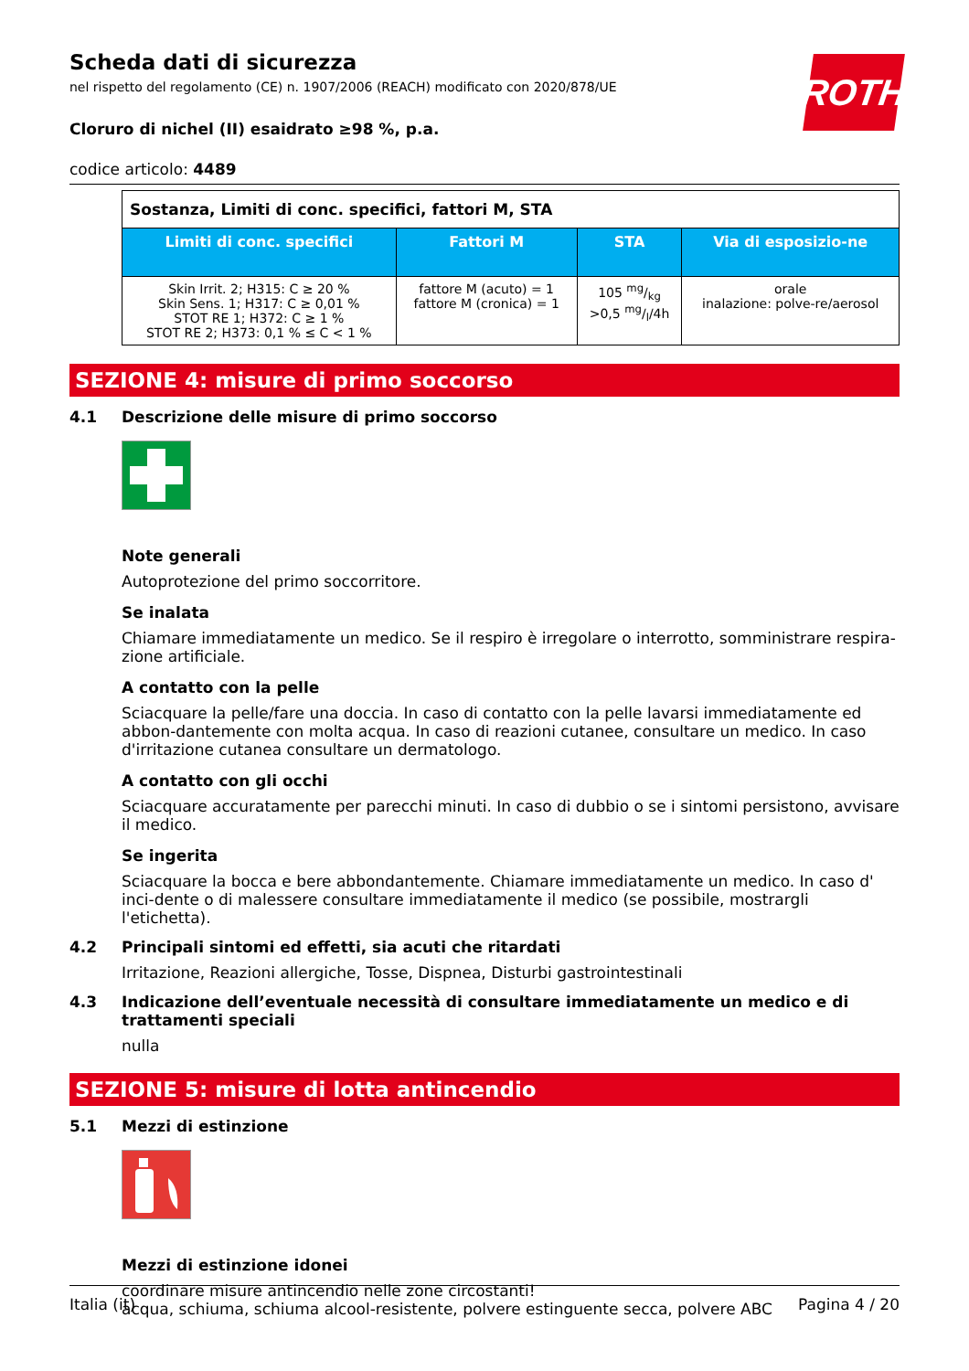ROTH
Scheda dati di sicurezza
nel rispetto del regolamento (CE) n. 1907/2006 (REACH) modificato con 2020/878/UE
Cloruro di nichel (II) esaidrato ≥98 %, p.a.
codice articolo: 4489
| Sostanza, Limiti di conc. specifici, fattori M, STA | | | |
| --- | --- | --- | --- |
| Limiti di conc. specifici | Fattori M | STA | Via di esposizio-ne |
| Skin Irrit. 2; H315: C ≥ 20 % Skin Sens. 1; H317: C ≥ 0,01 % STOT RE 1; H372: C ≥ 1 % STOT RE 2; H373: 0,1 % ≤ C < 1 % | fattore M (acuto) = 1 fattore M (cronica) = 1 | 105 mg/kg >0,5 mg/l/4h | orale inalazione: polve-re/aerosol |
SEZIONE 4: misure di primo soccorso
4.1 Descrizione delle misure di primo soccorso
Note generali
Autoprotezione del primo soccorritore.
Se inalata
Chiamare immediatamente un medico. Se il respiro è irregolare o interrotto, somministrare respira-zione artificiale.
A contatto con la pelle
Sciacquare la pelle/fare una doccia. In caso di contatto con la pelle lavarsi immediatamente ed abbon-dantemente con molta acqua. In caso di reazioni cutanee, consultare un medico. In caso d'irritazione cutanea consultare un dermatologo.
A contatto con gli occhi
Sciacquare accuratamente per parecchi minuti. In caso di dubbio o se i sintomi persistono, avvisare il medico.
Se ingerita
Sciacquare la bocca e bere abbondantemente. Chiamare immediatamente un medico. In caso d' inci-dente o di malessere consultare immediatamente il medico (se possibile, mostrargli l'etichetta).
4.2 Principali sintomi ed effetti, sia acuti che ritardati
Irritazione, Reazioni allergiche, Tosse, Dispnea, Disturbi gastrointestinali
4.3 Indicazione dell’eventuale necessità di consultare immediatamente un medico e di trattamenti speciali
nulla
SEZIONE 5: misure di lotta antincendio
5.1 Mezzi di estinzione
Mezzi di estinzione idonei
coordinare misure antincendio nelle zone circostanti!
acqua, schiuma, schiuma alcool-resistente, polvere estinguente secca, polvere ABC
Italia (it) Pagina 4 / 20